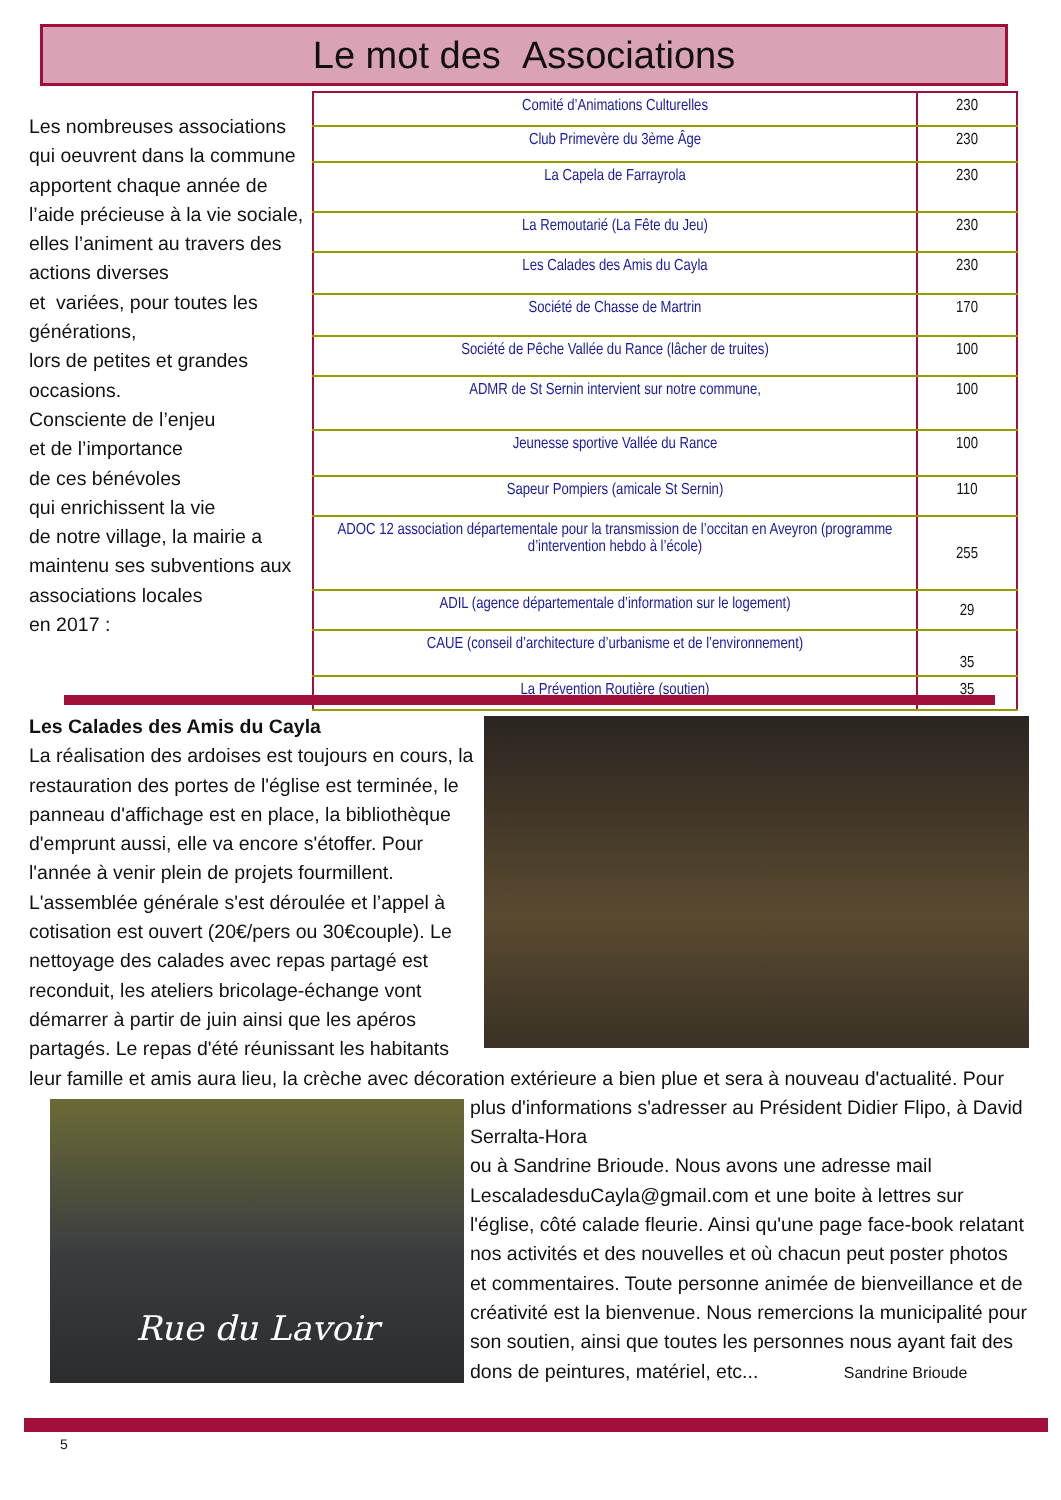Le mot des Associations
Les nombreuses associations qui oeuvrent dans la commune apportent chaque année de l’aide précieuse à la vie sociale, elles l’animent au travers des actions diverses
et variées, pour toutes les générations,
lors de petites et grandes occasions.
Consciente de l’enjeu
et de l’importance
de ces bénévoles
qui enrichissent la vie
de notre village, la mairie a maintenu ses subventions aux associations locales
en 2017 :
| Comité d’Animations Culturelles | 230 |
| Club Primevère du 3ème Âge | 230 |
| La Capela de Farrayrola | 230 |
| La Remoutarié (La Fête du Jeu) | 230 |
| Les Calades des Amis du Cayla | 230 |
| Société de Chasse de Martrin | 170 |
| Société de Pêche Vallée du Rance (lâcher de truites) | 100 |
| ADMR de St Sernin intervient sur notre commune, | 100 |
| Jeunesse sportive Vallée du Rance | 100 |
| Sapeur Pompiers (amicale St Sernin) | 110 |
| ADOC 12 association départementale pour la transmission de l’occitan en Aveyron (programme d’intervention hebdo à l’école) | 255 |
| ADIL (agence départementale d’information sur le logement) | 29 |
| CAUE (conseil d’architecture d’urbanisme et de l’environnement) | 35 |
| La Prévention Routière (soutien) | 35 |
Les Calades des Amis du Cayla
La réalisation des ardoises est toujours en cours, la restauration des portes de l'église est terminée, le panneau d'affichage est en place, la bibliothèque d'emprunt aussi, elle va encore s'étoffer. Pour l'année à venir plein de projets fourmillent.
L'assemblée générale s'est déroulée et l’appel à cotisation est ouvert (20€/pers ou 30€couple). Le nettoyage des calades avec repas partagé est reconduit, les ateliers bricolage-échange vont démarrer à partir de juin ainsi que les apéros partagés. Le repas d'été réunissant les habitants leur famille et amis aura lieu, la crèche avec décoration extérieure a bien plue et sera à nouveau d'actualité. Pour plus d'informations s'adresser
Rue du Lavoir
au Président Didier Flipo, à David Serralta-Hora
ou à Sandrine Brioude. Nous avons une adresse mail LescaladesduCayla@gmail.com et une boite à lettres sur l'église, côté calade fleurie. Ainsi qu'une page face-book relatant nos activités et des nouvelles et où chacun peut poster photos et commentaires. Toute personne animée de bienveillance et de créativité est la bienvenue. Nous remercions la municipalité pour son soutien, ainsi que toutes les personnes nous ayant fait des dons de peintures, matériel, etc... Sandrine Brioude
5